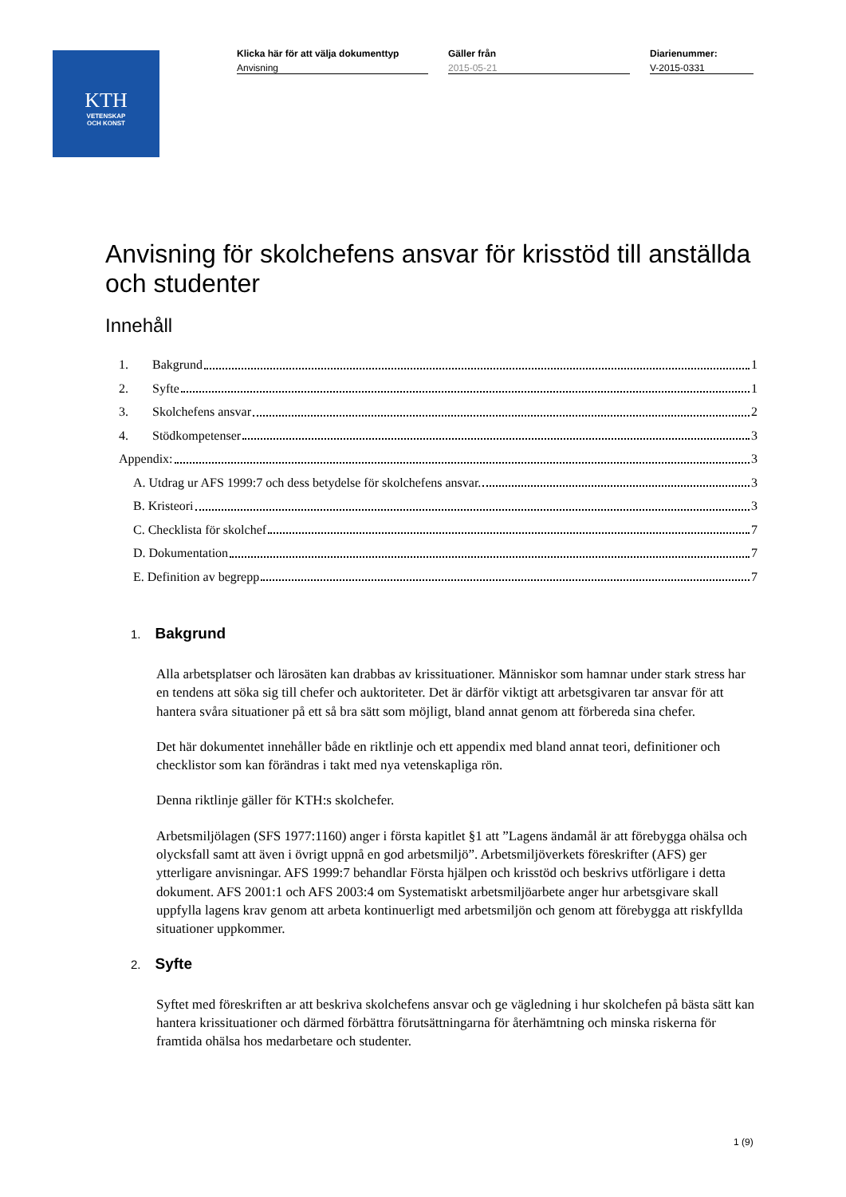KTH
VETENSKAP
OCH KONST
Klicka här för att välja dokumenttyp
Anvisning
Gäller från
2015-05-21
Diarienummer:
V-2015-0331
Anvisning för skolchefens ansvar för krisstöd till anställda och studenter
Innehåll
1. Bakgrund 1
2. Syfte 1
3. Skolchefens ansvar 2
4. Stödkompetenser 3
Appendix: 3
A. Utdrag ur AFS 1999:7 och dess betydelse för skolchefens ansvar. 3
B. Kristeori 3
C. Checklista för skolchef 7
D. Dokumentation 7
E. Definition av begrepp 7
1. Bakgrund
Alla arbetsplatser och lärosäten kan drabbas av krissituationer. Människor som hamnar under stark stress har en tendens att söka sig till chefer och auktoriteter. Det är därför viktigt att arbetsgivaren tar ansvar för att hantera svåra situationer på ett så bra sätt som möjligt, bland annat genom att förbereda sina chefer.
Det här dokumentet innehåller både en riktlinje och ett appendix med bland annat teori, definitioner och checklistor som kan förändras i takt med nya vetenskapliga rön.
Denna riktlinje gäller för KTH:s skolchefer.
Arbetsmiljölagen (SFS 1977:1160) anger i första kapitlet §1 att ”Lagens ändamål är att förebygga ohälsa och olycksfall samt att även i övrigt uppnå en god arbetsmiljö”. Arbetsmiljöverkets föreskrifter (AFS) ger ytterligare anvisningar. AFS 1999:7 behandlar Första hjälpen och krisstöd och beskrivs utförligare i detta dokument. AFS 2001:1 och AFS 2003:4 om Systematiskt arbetsmiljöarbete anger hur arbetsgivare skall uppfylla lagens krav genom att arbeta kontinuerligt med arbetsmiljön och genom att förebygga att riskfyllda situationer uppkommer.
2. Syfte
Syftet med föreskriften ar att beskriva skolchefens ansvar och ge vägledning i hur skolchefen på bästa sätt kan hantera krissituationer och därmed förbättra förutsättningarna för återhämtning och minska riskerna för framtida ohälsa hos medarbetare och studenter.
1 (9)